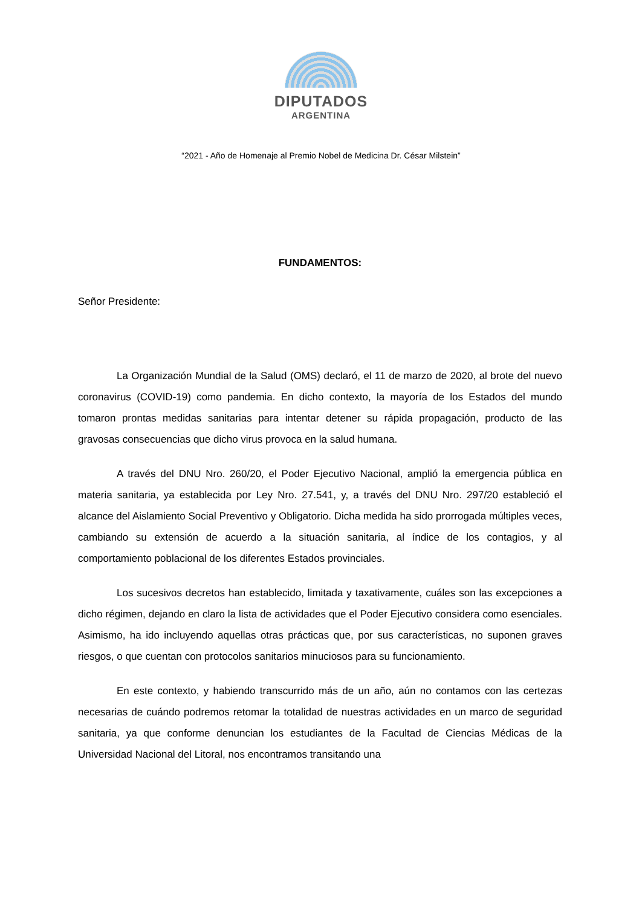DIPUTADOS
ARGENTINA
“2021 - Año de Homenaje al Premio Nobel de Medicina Dr. César Milstein”
FUNDAMENTOS:
Señor Presidente:
La Organización Mundial de la Salud (OMS) declaró, el 11 de marzo de 2020, al brote del nuevo coronavirus (COVID-19) como pandemia. En dicho contexto, la mayoría de los Estados del mundo tomaron prontas medidas sanitarias para intentar detener su rápida propagación, producto de las gravosas consecuencias que dicho virus provoca en la salud humana.
A través del DNU Nro. 260/20, el Poder Ejecutivo Nacional, amplió la emergencia pública en materia sanitaria, ya establecida por Ley Nro. 27.541, y, a través del DNU Nro. 297/20 estableció el alcance del Aislamiento Social Preventivo y Obligatorio. Dicha medida ha sido prorrogada múltiples veces, cambiando su extensión de acuerdo a la situación sanitaria, al índice de los contagios, y al comportamiento poblacional de los diferentes Estados provinciales.
Los sucesivos decretos han establecido, limitada y taxativamente, cuáles son las excepciones a dicho régimen, dejando en claro la lista de actividades que el Poder Ejecutivo considera como esenciales. Asimismo, ha ido incluyendo aquellas otras prácticas que, por sus características, no suponen graves riesgos, o que cuentan con protocolos sanitarios minuciosos para su funcionamiento.
En este contexto, y habiendo transcurrido más de un año, aún no contamos con las certezas necesarias de cuándo podremos retomar la totalidad de nuestras actividades en un marco de seguridad sanitaria, ya que conforme denuncian los estudiantes de la Facultad de Ciencias Médicas de la Universidad Nacional del Litoral, nos encontramos transitando una